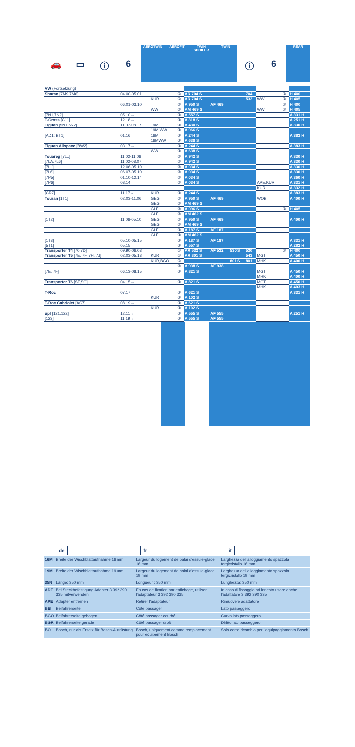🚗 ▭ ⓘ 6
AEROTWIN AEROFIT TWIN SPOILER TWIN
ⓘ 6
REAR
| VW (Fortsetzung) | | | | | | | | | | |
| Sharan [7M9,7M6] | 04.00-05.01 | | ① | AR 704 S | | | 704 | | ① | H 400 |
| | | KUR | ① | AR 704 S | | | 532 | WW | ① | H 405 |
| | 06.01-03.10 | | ② | A 950 S | AF 469 | | | | ① | H 400 |
| | | WW | ② | AM 469 S | | | | WW | ① | H 405 |
| [7N1,7N2] | 05.10→ | | ③ | A 557 S | | | | | | A 331 H |
| T-Cross [C11] | 12.18→ | | ③ | A 318 S | | | | | | A 251 H |
| Tiguan [5N1,5N2] | 11.07-08.17 | 19M | ③ | A 430 S | | | | | | A 330 H |
| | | 19M,WW | ③ | A 966 S | | | | | | |
| [AD1; BT1] | 01.16→ | 16M | ③ | A 244 S | | | | | | A 383 H |
| | | 16MWW | ③ | A 638 S | | | | | | |
| Tiguan Allspace [BW2] | 03.17→ | | ③ | A 244 S | | | | | | A 383 H |
| | | WW | ③ | A 638 S | | | | | | |
| Touareg [7L..] | 11.02-11.06 | | ② | A 942 S | | | | | | A 330 H |
| [7LA,7L6] | 11.02-08.07 | | ② | A 942 S | | | | | | A 330 H |
| [7L..] | 12.06-05.10 | | ② | A 034 S | | | | | | A 330 H |
| [7L6] | 06.07-05.10 | | ② | A 034 S | | | | | | A 330 H |
| [7P5] | 01.10-12.14 | | ② | A 034 S | | | | | | A 360 H |
| [7P6] | 08.14→ | | ② | A 034 S | | | | APE,KUR | | A 331 H |
| | | | | | | | | KUR | | A 332 H |
| [CR7] | 11.17→ | KUR | ③ | A 244 S | | | | | | A 383 H |
| Touran [1T1] | 02.03-11.06 | GEG | ② | A 950 S | AF 469 | | | WOB | | A 400 H |
| | | GEG | ② | AM 469 S | | | | | | |
| | | GLF | ② | A 096 S | | | | | ① | H 405 |
| | | GLF | ② | AM 462 S | | | | | | |
| [1T2] | 11.06-05.10 | GEG | ② | A 950 S | AF 469 | | | | | A 400 H |
| | | GEG | ② | AM 469 S | | | | | | |
| | | GLF | ③ | A 187 S | AF 187 | | | | | |
| | | GLF | ③ | AM 462 S | | | | | | |
| [1T3] | 05.10-05.15 | | ③ | A 187 S | AF 187 | | | | | A 331 H |
| [5T1] | 05.15→ | | ③ | A 557 S | | | | | | A 282 H |
| Transporter T4 [70,7D] | 09.90-06.03 | | ① | AR 532 S | AF 532 | 530 S | 530 | | ① | H 400 |
| Transporter T5 [7E, 7F, 7H, 7J] | 02.03-05.13 | KUR | ① | AR 801 S | | | 543 | MGT | | A 450 H |
| | | KUR,BGO | ① | | | 801 S | 801 | MHK | | A 400 H |
| | | | ② | A 938 S | AF 938 | | | | | |
| [7E, 7F] | 06.13-08.15 | | ③ | A 821 S | | | | MGT | | A 450 H |
| | | | | | | | | MHK | | A 400 H |
| Transporter T6 [SF,SG] | 04.15→ | | ③ | A 821 S | | | | MGT | | A 450 H |
| | | | | | | | | MHK | | A 403 H |
| T-Roc | 07.17→ | | ③ | A 621 S | | | | | | A 331 H |
| | | KUR | ③ | A 102 S | | | | | | |
| T-Roc Cabriolet [AC7] | 08.19→ | | ③ | A 621 S | | | | | | |
| | | KUR | ③ | A 102 S | | | | | | |
| up! [121,122] | 12.11→ | | ③ | A 555 S | AF 555 | | | | | A 251 H |
| [123] | 11.19→ | | ③ | A 555 S | AF 555 | | | | | |
de fr it
| 16M | Breite der Wischblattaufnahme 16 mm | Largeur du logement de balai d'essuie-glace 16 mm | Larghezza dell'alloggiamento spazzola tergicristallo 16 mm |
| 19M | Breite der Wischblattaufnahme 19 mm | Largeur du logement de balai d'essuie-glace 19 mm | Larghezza dell'alloggiamento spazzola tergicristallo 19 mm |
| 35N | Länge: 350 mm | Longueur : 350 mm | Lunghezza: 350 mm |
| ADF | Bei Steckbefestigung Adapter 3 392 390 335 mitverwenden | En cas de fixation par enfichage, utiliser l'adaptateur 3 392 390 335 | In caso di fissaggio ad innesto usare anche l'adattatore 3 392 390 335 |
| APE | Adapter entfernen | Retirer l'adaptateur | Rimuovere adattatore |
| BEI | Beifahrerseite | Côté passager | Lato passeggero |
| BGO | Beifahrerseite gebogen | Côté passager courbé | Curvo lato passeggero |
| BGR | Beifahrerseite gerade | Côté passager droit | Diritto lato passeggero |
| BO | Bosch, nur als Ersatz für Bosch-Ausrüstung | Bosch, uniquement comme remplacement pour équipement Bosch | Solo come ricambio per l'equipaggiamento Bosch |